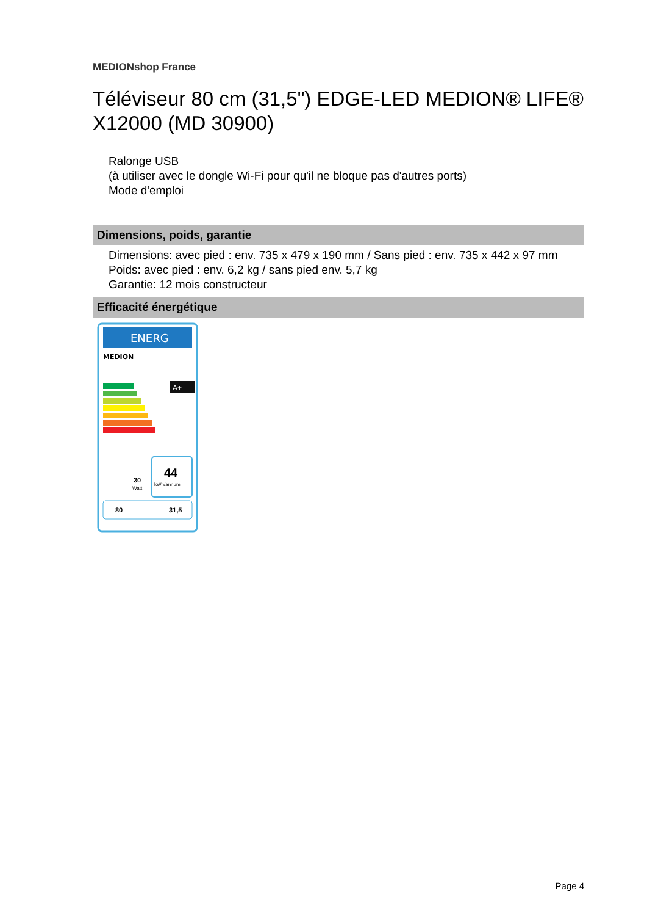MEDIONshop France
Téléviseur 80 cm (31,5") EDGE-LED MEDION® LIFE® X12000 (MD 30900)
Ralonge USB
(à utiliser avec le dongle Wi-Fi pour qu'il ne bloque pas d'autres ports)
Mode d'emploi
Dimensions, poids, garantie
Dimensions: avec pied : env. 735 x 479 x 190 mm / Sans pied : env. 735 x 442 x 97 mm
Poids: avec pied : env. 6,2 kg / sans pied env. 5,7 kg
Garantie: 12 mois constructeur
Efficacité énergétique
ENERG
MEDION
A+
44
kWh/annum
30
Watt
80
31,5
Page 4